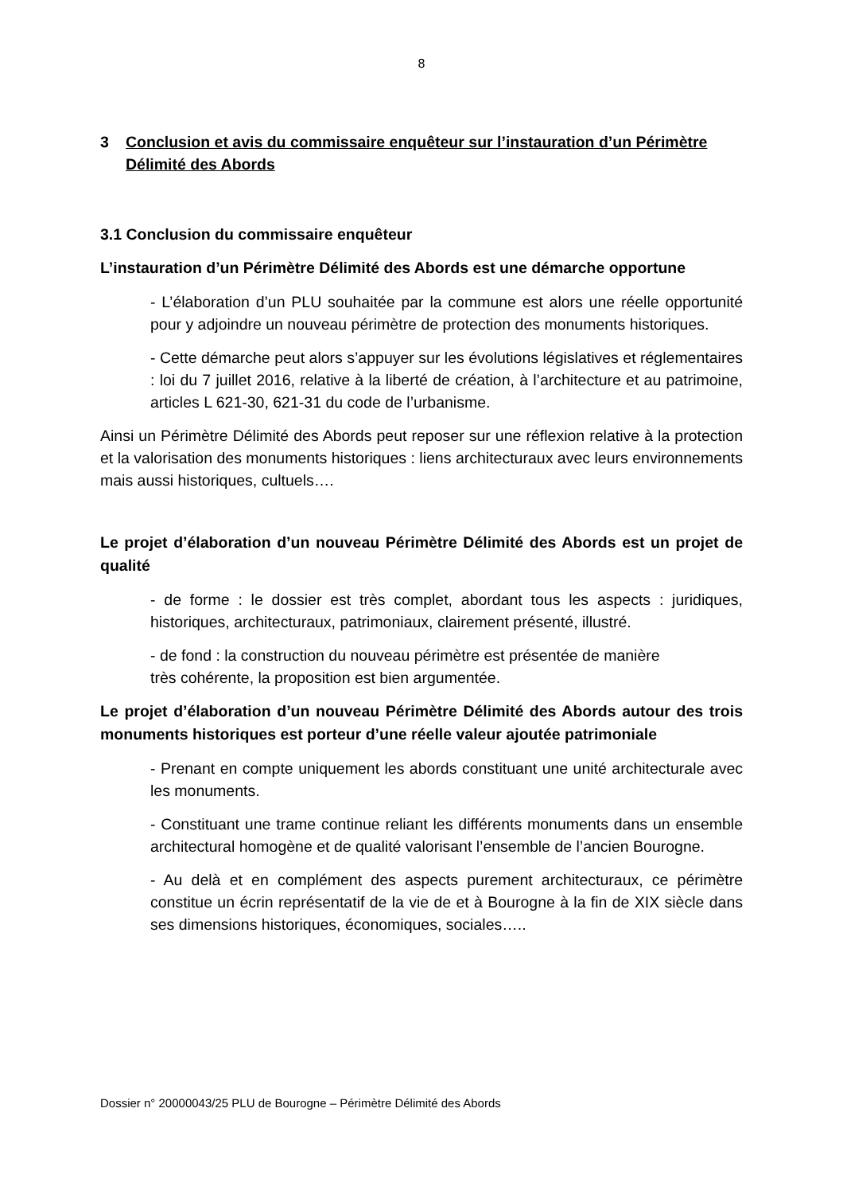8
3 Conclusion et avis du commissaire enquêteur sur l’instauration d’un Périmètre Délimité des Abords
3.1 Conclusion du commissaire enquêteur
L’instauration d’un Périmètre Délimité des Abords est une démarche opportune
- L’élaboration d’un PLU souhaitée par la commune est alors une réelle opportunité pour y adjoindre un nouveau périmètre de protection des monuments historiques.
- Cette démarche peut alors s’appuyer sur les évolutions législatives et réglementaires : loi du 7 juillet 2016, relative à la liberté de création, à l’architecture et au patrimoine, articles L 621-30, 621-31 du code de l’urbanisme.
Ainsi un Périmètre Délimité des Abords peut reposer sur une réflexion relative à la protection et la valorisation des monuments historiques : liens architecturaux avec leurs environnements mais aussi historiques, cultuels….
Le projet d’élaboration d’un nouveau Périmètre Délimité des Abords est un projet de qualité
- de forme : le dossier est très complet, abordant tous les aspects : juridiques, historiques, architecturaux, patrimoniaux, clairement présenté, illustré.
- de fond : la construction du nouveau périmètre est présentée de manière
très cohérente, la proposition est bien argumentée.
Le projet d’élaboration d’un nouveau Périmètre Délimité des Abords autour des trois monuments historiques est porteur d’une réelle valeur ajoutée patrimoniale
- Prenant en compte uniquement les abords constituant une unité architecturale avec les monuments.
- Constituant une trame continue reliant les différents monuments dans un ensemble architectural homogène et de qualité valorisant l’ensemble de l’ancien Bourogne.
- Au delà et en complément des aspects purement architecturaux, ce périmètre constitue un écrin représentatif de la vie de et à Bourogne à la fin de XIX siècle dans ses dimensions historiques, économiques, sociales…..
Dossier n° 20000043/25 PLU de Bourogne – Périmètre Délimité des Abords